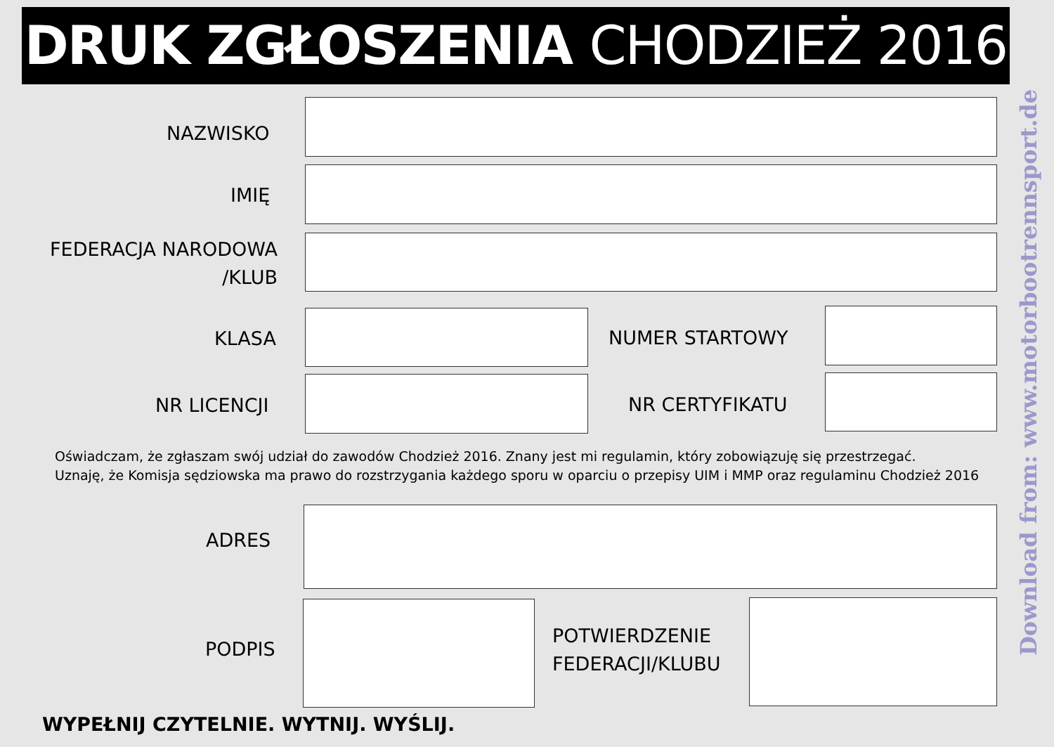DRUK ZGŁOSZENIA CHODZIEŻ 2016
NAZWISKO
IMIĘ
FEDERACJA NARODOWA
/KLUB
KLASA NUMER STARTOWY
NR LICENCJI NR CERTYFIKATU
Oświadczam, że zgłaszam swój udział do zawodów Chodzież 2016. Znany jest mi regulamin, który zobowiązuję się przestrzegać.
Uznaję, że Komisja sędziowska ma prawo do rozstrzygania każdego sporu w oparciu o przepisy UIM i MMP oraz regulaminu Chodzież 2016
ADRES
PODPIS
POTWIERDZENIE
FEDERACJI/KLUBU
WYPEŁNIJ CZYTELNIE. WYTNIJ. WYŚLIJ.
Download from: www.motorbootrennsport.de